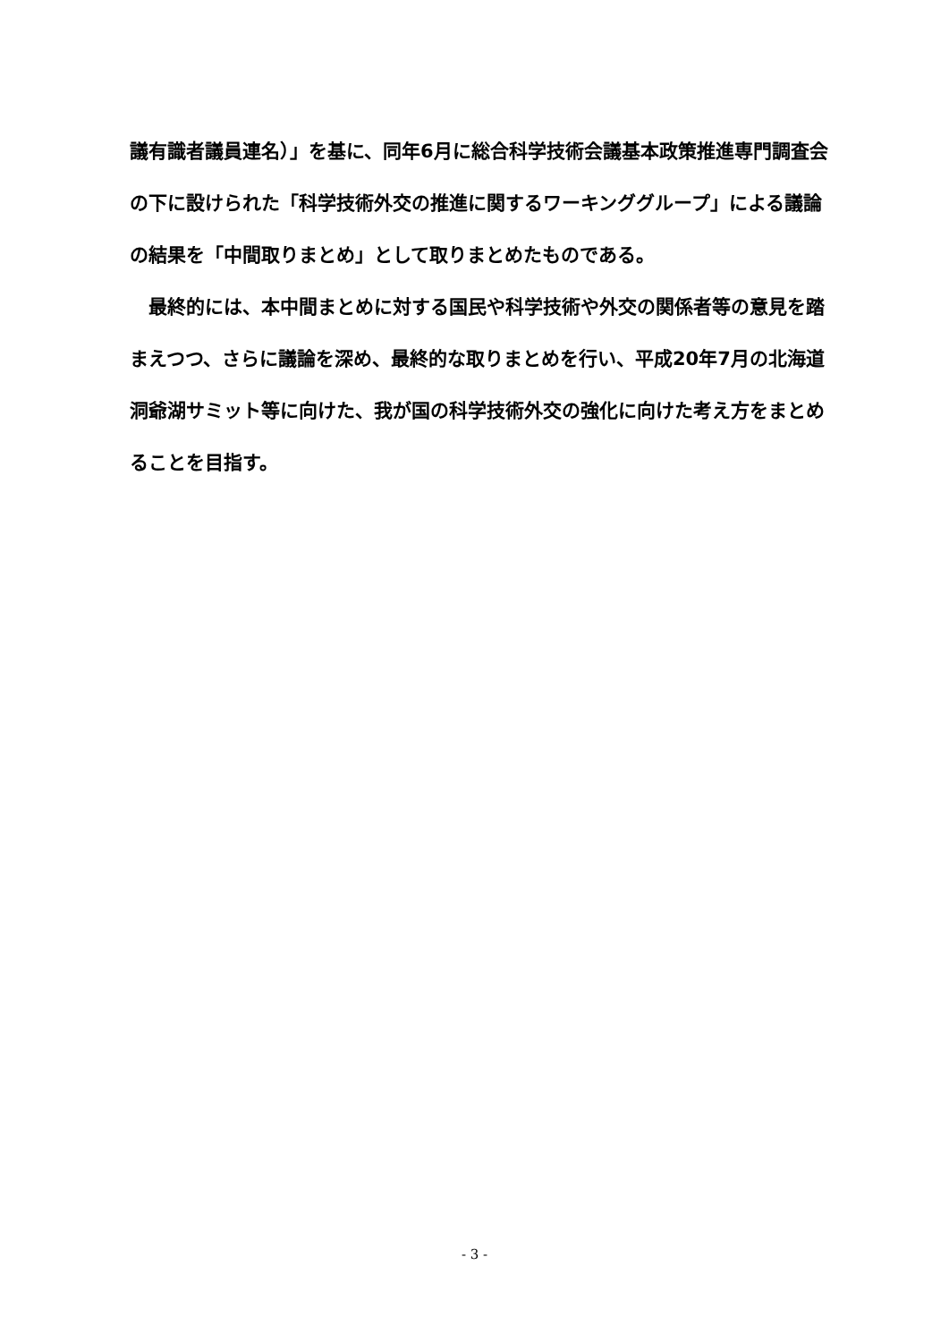議有識者議員連名）」を基に、同年6月に総合科学技術会議基本政策推進専門調査会の下に設けられた「科学技術外交の推進に関するワーキンググループ」による議論の結果を「中間取りまとめ」として取りまとめたものである。
　最終的には、本中間まとめに対する国民や科学技術や外交の関係者等の意見を踏まえつつ、さらに議論を深め、最終的な取りまとめを行い、平成20年7月の北海道洞爺湖サミット等に向けた、我が国の科学技術外交の強化に向けた考え方をまとめることを目指す。
- 3 -